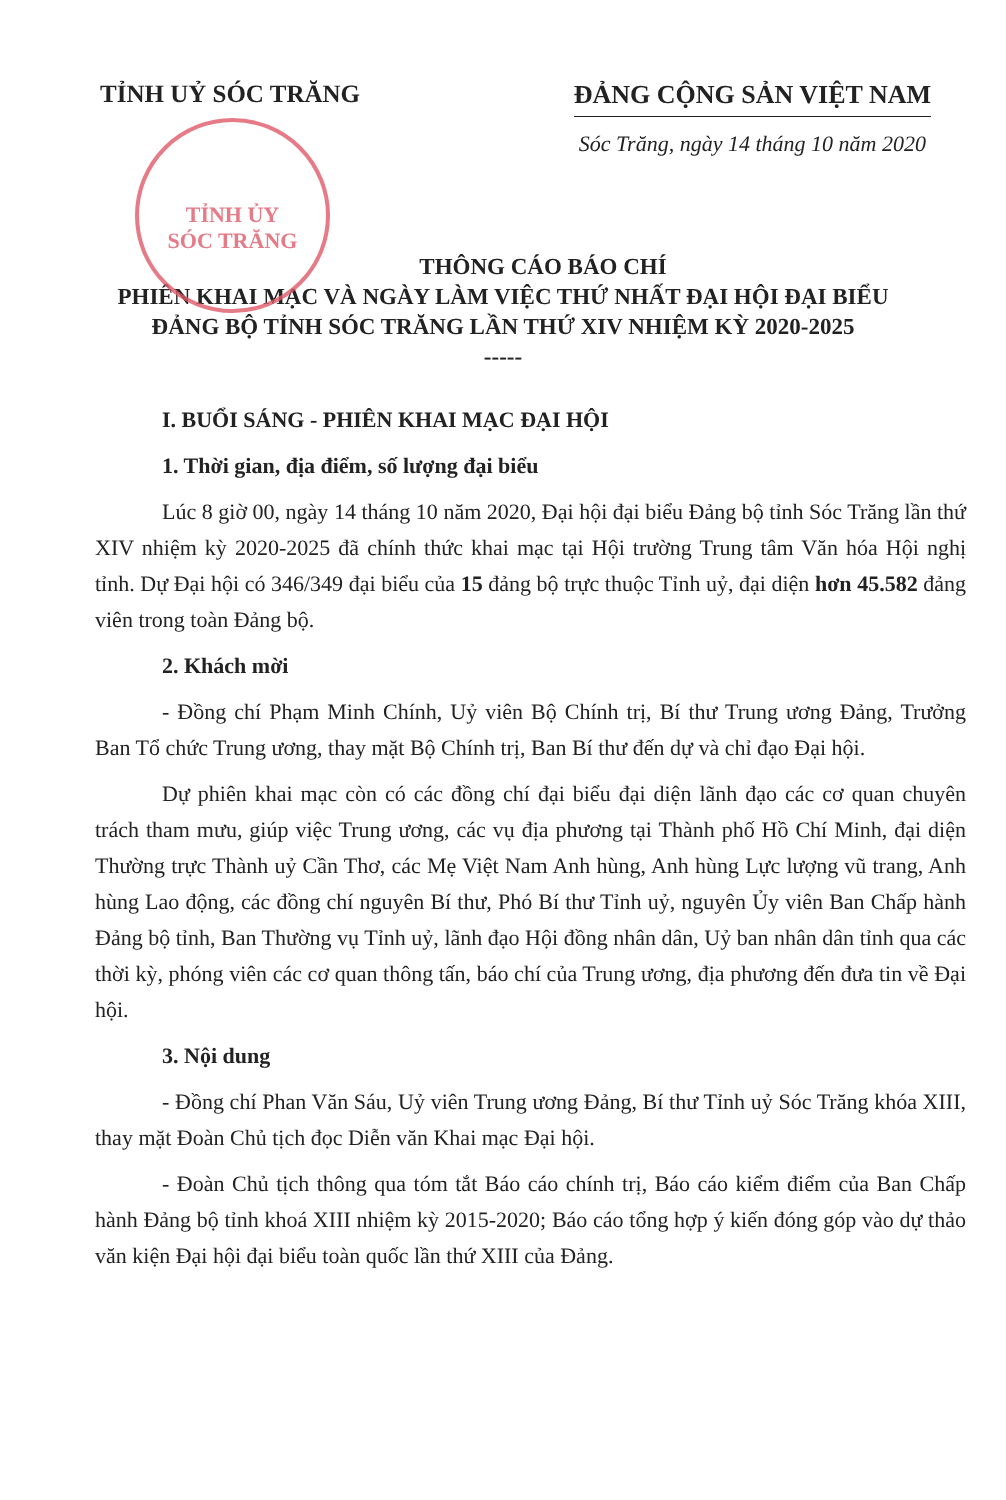TỈNH ỦY
SÓC TRĂNG
TỈNH UỶ SÓC TRĂNG ĐẢNG CỘNG SẢN VIỆT NAM
Sóc Trăng, ngày 14 tháng 10 năm 2020
THÔNG CÁO BÁO CHÍ
PHIÊN KHAI MẠC VÀ NGÀY LÀM VIỆC THỨ NHẤT ĐẠI HỘI ĐẠI BIỂU
ĐẢNG BỘ TỈNH SÓC TRĂNG LẦN THỨ XIV NHIỆM KỲ 2020-2025
-----
I. BUỔI SÁNG - PHIÊN KHAI MẠC ĐẠI HỘI
1. Thời gian, địa điểm, số lượng đại biểu
Lúc 8 giờ 00, ngày 14 tháng 10 năm 2020, Đại hội đại biểu Đảng bộ tỉnh Sóc Trăng lần thứ XIV nhiệm kỳ 2020-2025 đã chính thức khai mạc tại Hội trường Trung tâm Văn hóa Hội nghị tỉnh. Dự Đại hội có 346/349 đại biểu của 15 đảng bộ trực thuộc Tỉnh uỷ, đại diện hơn 45.582 đảng viên trong toàn Đảng bộ.
2. Khách mời
- Đồng chí Phạm Minh Chính, Uỷ viên Bộ Chính trị, Bí thư Trung ương Đảng, Trưởng Ban Tổ chức Trung ương, thay mặt Bộ Chính trị, Ban Bí thư đến dự và chỉ đạo Đại hội.
Dự phiên khai mạc còn có các đồng chí đại biểu đại diện lãnh đạo các cơ quan chuyên trách tham mưu, giúp việc Trung ương, các vụ địa phương tại Thành phố Hồ Chí Minh, đại diện Thường trực Thành uỷ Cần Thơ, các Mẹ Việt Nam Anh hùng, Anh hùng Lực lượng vũ trang, Anh hùng Lao động, các đồng chí nguyên Bí thư, Phó Bí thư Tỉnh uỷ, nguyên Ủy viên Ban Chấp hành Đảng bộ tỉnh, Ban Thường vụ Tỉnh uỷ, lãnh đạo Hội đồng nhân dân, Uỷ ban nhân dân tỉnh qua các thời kỳ, phóng viên các cơ quan thông tấn, báo chí của Trung ương, địa phương đến đưa tin về Đại hội.
3. Nội dung
- Đồng chí Phan Văn Sáu, Uỷ viên Trung ương Đảng, Bí thư Tỉnh uỷ Sóc Trăng khóa XIII, thay mặt Đoàn Chủ tịch đọc Diễn văn Khai mạc Đại hội.
- Đoàn Chủ tịch thông qua tóm tắt Báo cáo chính trị, Báo cáo kiểm điểm của Ban Chấp hành Đảng bộ tỉnh khoá XIII nhiệm kỳ 2015-2020; Báo cáo tổng hợp ý kiến đóng góp vào dự thảo văn kiện Đại hội đại biểu toàn quốc lần thứ XIII của Đảng.